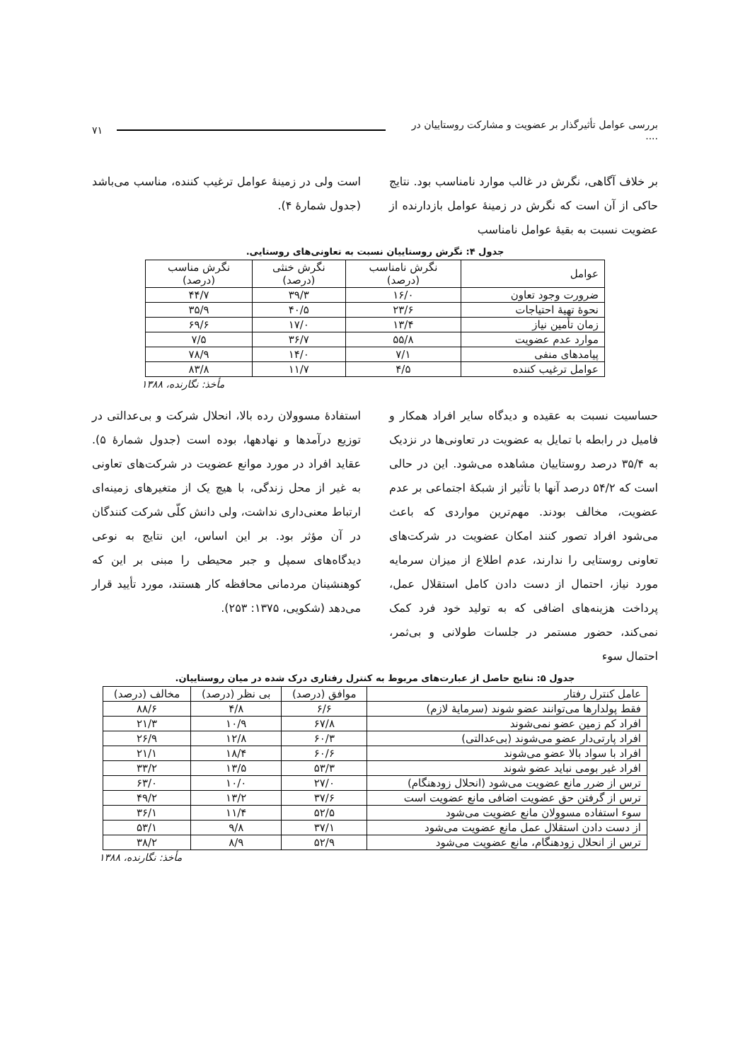بررسی عوامل تأثیرگذار بر عضویت و مشارکت روستاییان در .... ۷۱
بر خلاف آگاهی، نگرش در غالب موارد نامناسب بود. نتایج حاکی از آن است که نگرش در زمینهٔ عوامل بازدارنده از عضویت نسبت به بقیهٔ عوامل نامناسب
است ولی در زمینهٔ عوامل ترغیب کننده، مناسب می‌باشد (جدول شمارهٔ ۴).
جدول ۴: نگرش روستاییان نسبت به تعاونی‌های روستایی.
| عوامل | نگرش نامناسب (درصد) | نگرش خنثی (درصد) | نگرش مناسب (درصد) |
| --- | --- | --- | --- |
| ضرورت وجود تعاون | ۱۶/۰ | ۳۹/۳ | ۴۴/۷ |
| نحوهٔ تهیهٔ احتیاجات | ۲۳/۶ | ۴۰/۵ | ۳۵/۹ |
| زمان تأمین نیاز | ۱۳/۴ | ۱۷/۰ | ۶۹/۶ |
| موارد عدم عضویت | ۵۵/۸ | ۳۶/۷ | ۷/۵ |
| پیامدهای منفی | ۷/۱ | ۱۴/۰ | ۷۸/۹ |
| عوامل ترغیب کننده | ۴/۵ | ۱۱/۷ | ۸۳/۸ |
مأخذ: نگارنده، ۱۳۸۸
حساسیت نسبت به عقیده و دیدگاه سایر افراد همکار و فامیل در رابطه با تمایل به عضویت در تعاونی‌ها در نزدیک به ۳۵/۴ درصد روستاییان مشاهده می‌شود. این در حالی است که ۵۴/۲ درصد آنها با تأثیر از شبکهٔ اجتماعی بر عدم عضویت، مخالف بودند. مهم‌ترین مواردی که باعث می‌شود افراد تصور کنند امکان عضویت در شرکت‌های تعاونی روستایی را ندارند، عدم اطلاع از میزان سرمایه مورد نیاز، احتمال از دست دادن کامل استقلال عمل، پرداخت هزینه‌های اضافی که به تولید خود فرد کمک نمی‌کند، حضور مستمر در جلسات طولانی و بی‌ثمر، احتمال سوء
استفادهٔ مسوولان رده بالا، انحلال شرکت و بی‌عدالتی در توزیع درآمدها و نهادهها، بوده است (جدول شمارهٔ ۵). عقاید افراد در مورد موانع عضویت در شرکت‌های تعاونی به غیر از محل زندگی، با هیچ یک از متغیرهای زمینه‌ای ارتباط معنی‌داری نداشت، ولی دانش کلّی شرکت کنندگان در آن مؤثر بود. بر این اساس، این نتایج به نوعی دیدگاه‌های سمپل و جبر محیطی را مبنی بر این که کوهنشینان مردمانی محافظه کار هستند، مورد تأیید قرار می‌دهد (شکویی، ۱۳۷۵: ۲۵۳).
جدول ۵: نتایج حاصل از عبارت‌های مربوط به کنترل رفتاری درک شده در میان روستاییان.
| عامل کنترل رفتار | موافق (درصد) | بی نظر (درصد) | مخالف (درصد) |
| --- | --- | --- | --- |
| فقط پولدارها می‌توانند عضو شوند (سرمایهٔ لازم) | ۶/۶ | ۴/۸ | ۸۸/۶ |
| افراد کم زمین عضو نمی‌شوند | ۶۷/۸ | ۱۰/۹ | ۲۱/۳ |
| افراد پارتی‌دار عضو می‌شوند (بی‌عدالتی) | ۶۰/۳ | ۱۲/۸ | ۲۶/۹ |
| افراد با سواد بالا عضو می‌شوند | ۶۰/۶ | ۱۸/۴ | ۲۱/۱ |
| افراد غیر بومی نباید عضو شوند | ۵۳/۳ | ۱۳/۵ | ۳۳/۲ |
| ترس از ضرر مانع عضویت می‌شود (انحلال زودهنگام) | ۲۷/۰ | ۱۰/۰ | ۶۳/۰ |
| ترس از گرفتن حق عضویت اضافی مانع عضویت است | ۳۷/۶ | ۱۳/۲ | ۴۹/۲ |
| سوء استفاده مسوولان مانع عضویت می‌شود | ۵۲/۵ | ۱۱/۴ | ۳۶/۱ |
| از دست دادن استقلال عمل مانع عضویت می‌شود | ۳۷/۱ | ۹/۸ | ۵۳/۱ |
| ترس از انحلال زودهنگام، مانع عضویت می‌شود | ۵۲/۹ | ۸/۹ | ۳۸/۲ |
مأخذ: نگارنده، ۱۳۸۸